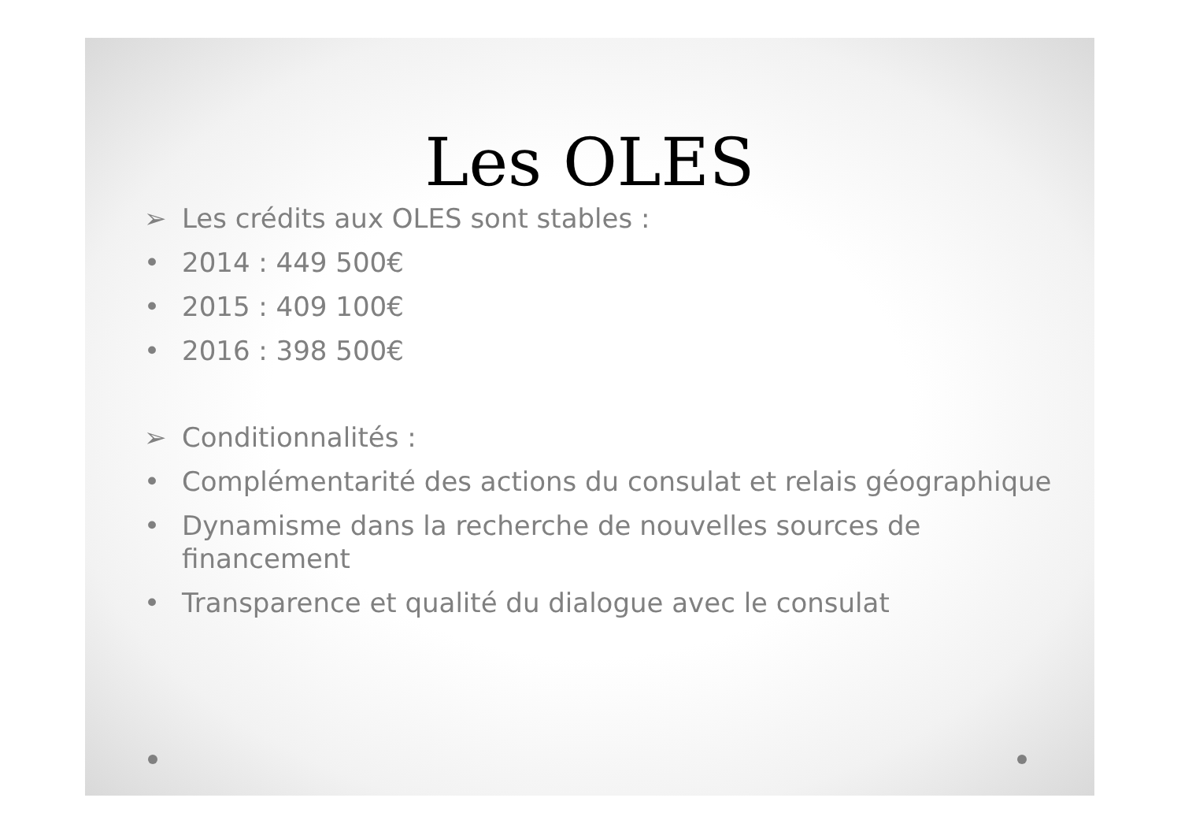Les OLES
➢ Les crédits aux OLES sont stables :
• 2014 : 449 500€
• 2015 : 409 100€
• 2016 : 398 500€
➢ Conditionnalités :
• Complémentarité des actions du consulat et relais géographique
• Dynamisme dans la recherche de nouvelles sources de financement
• Transparence et qualité du dialogue avec le consulat